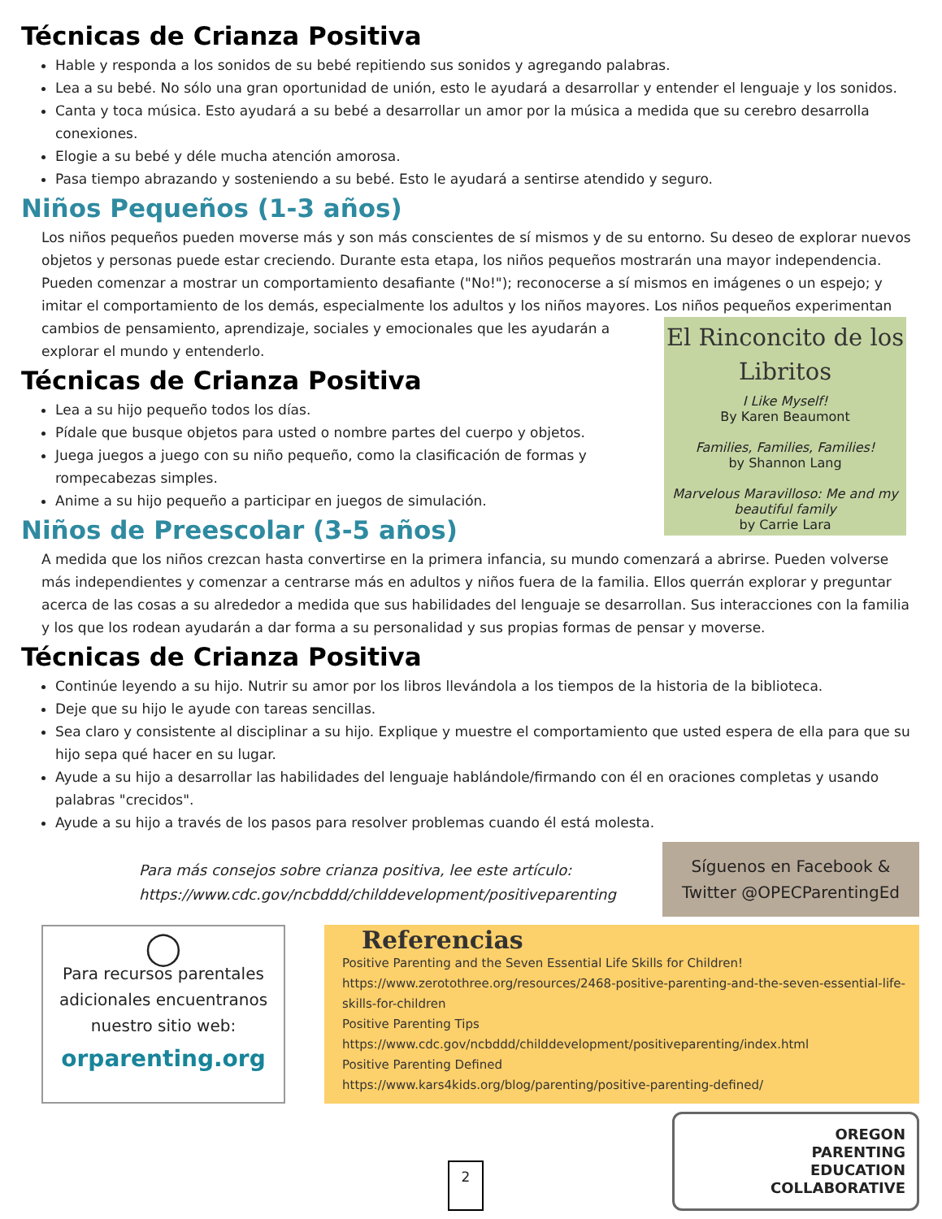Técnicas de Crianza Positiva
Hable y responda a los sonidos de su bebé repitiendo sus sonidos y agregando palabras.
Lea a su bebé. No sólo una gran oportunidad de unión, esto le ayudará a desarrollar y entender el lenguaje y los sonidos.
Canta y toca música. Esto ayudará a su bebé a desarrollar un amor por la música a medida que su cerebro desarrolla conexiones.
Elogie a su bebé y déle mucha atención amorosa.
Pasa tiempo abrazando y sosteniendo a su bebé. Esto le ayudará a sentirse atendido y seguro.
Niños Pequeños (1-3 años)
Los niños pequeños pueden moverse más y son más conscientes de sí mismos y de su entorno. Su deseo de explorar nuevos objetos y personas puede estar creciendo. Durante esta etapa, los niños pequeños mostrarán una mayor independencia. Pueden comenzar a mostrar un comportamiento desafiante ("No!"); reconocerse a sí mismos en imágenes o un espejo; y imitar el comportamiento de los demás, especialmente los adultos y los niños mayores. Los niños pequeños experimentan
El Rinconcito de los Libritos
I Like Myself!
By Karen Beaumont
Families, Families, Families!
by Shannon Lang
Marvelous Maravilloso: Me and my beautiful family
by Carrie Lara
cambios de pensamiento, aprendizaje, sociales y emocionales que les ayudarán a explorar el mundo y entenderlo.
Técnicas de Crianza Positiva
Lea a su hijo pequeño todos los días.
Pídale que busque objetos para usted o nombre partes del cuerpo y objetos.
Juega juegos a juego con su niño pequeño, como la clasificación de formas y rompecabezas simples.
Anime a su hijo pequeño a participar en juegos de simulación.
Niños de Preescolar (3-5 años)
A medida que los niños crezcan hasta convertirse en la primera infancia, su mundo comenzará a abrirse. Pueden volverse más independientes y comenzar a centrarse más en adultos y niños fuera de la familia. Ellos querrán explorar y preguntar acerca de las cosas a su alrededor a medida que sus habilidades del lenguaje se desarrollan. Sus interacciones con la familia y los que los rodean ayudarán a dar forma a su personalidad y sus propias formas de pensar y moverse.
Técnicas de Crianza Positiva
Continúe leyendo a su hijo. Nutrir su amor por los libros llevándola a los tiempos de la historia de la biblioteca.
Deje que su hijo le ayude con tareas sencillas.
Sea claro y consistente al disciplinar a su hijo. Explique y muestre el comportamiento que usted espera de ella para que su hijo sepa qué hacer en su lugar.
Ayude a su hijo a desarrollar las habilidades del lenguaje hablándole/firmando con él en oraciones completas y usando palabras "crecidos".
Ayude a su hijo a través de los pasos para resolver problemas cuando él está molesta.
Para más consejos sobre crianza positiva, lee este artículo:
https://www.cdc.gov/ncbddd/childdevelopment/positiveparenting
Síguenos en Facebook & Twitter @OPECParentingEd
◯
Para recursos parentales adicionales encuentranos nuestro sitio web:
orparenting.org
Referencias
Positive Parenting and the Seven Essential Life Skills for Children!
https://www.zerotothree.org/resources/2468-positive-parenting-and-the-seven-essential-life-skills-for-children
Positive Parenting Tips
https://www.cdc.gov/ncbddd/childdevelopment/positiveparenting/index.html
Positive Parenting Defined
https://www.kars4kids.org/blog/parenting/positive-parenting-defined/
2
OREGON
PARENTING
EDUCATION
COLLABORATIVE